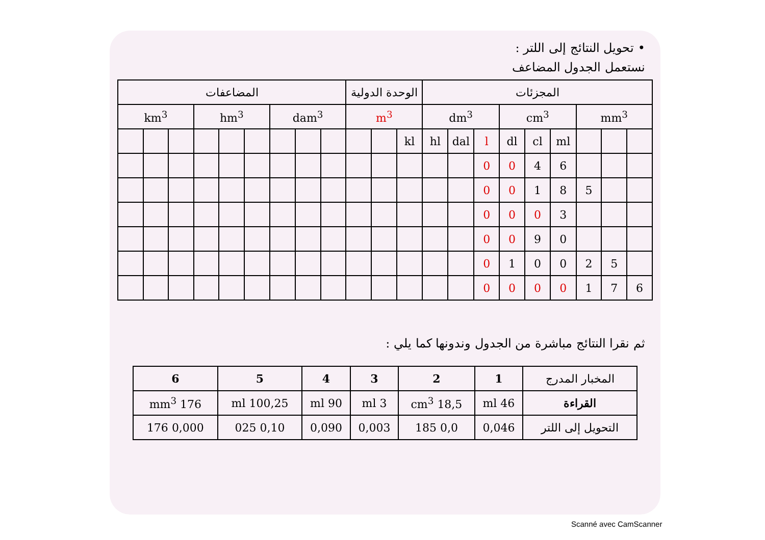• تحويل النتائج إلى اللتر :
نستعمل الجدول المضاعف
| المضاعفات | | | | | | | | | الوحدة الدولية | | | المجزئات | | | | | | | | |
| km<sup>3</sup> | | | hm<sup>3</sup> | | | dam<sup>3</sup> | | | m<sup>3</sup> | | | dm<sup>3</sup> | | | cm<sup>3</sup> | | | mm<sup>3</sup> | | |
| | | | | | | | | | | | kl | hl | dal | l | dl | cl | ml | | | |
| | | | | | | | | | | | | | | 0 | 0 | 4 | 6 | | | |
| | | | | | | | | | | | | | | 0 | 0 | 1 | 8 | 5 | | |
| | | | | | | | | | | | | | | 0 | 0 | 0 | 3 | | | |
| | | | | | | | | | | | | | | 0 | 0 | 9 | 0 | | | |
| | | | | | | | | | | | | | | 0 | 1 | 0 | 0 | 2 | 5 | |
| | | | | | | | | | | | | | | 0 | 0 | 0 | 0 | 1 | 7 | 6 |
ثم نقرا النتائج مباشرة من الجدول وندونها كما يلي :
| المخبار المدرج | 1 | 2 | 3 | 4 | 5 | 6 |
| --- | --- | --- | --- | --- | --- | --- |
| القراءة | 46 ml | 18,5 cm<sup>3</sup> | 3 ml | 90 ml | 100,25 ml | 176 mm<sup>3</sup> |
| التحويل إلى اللتر | 0,046 | 0,0 185 | 0,003 | 0,090 | 0,10 025 | 0,000 176 |
Scanné avec CamScanner